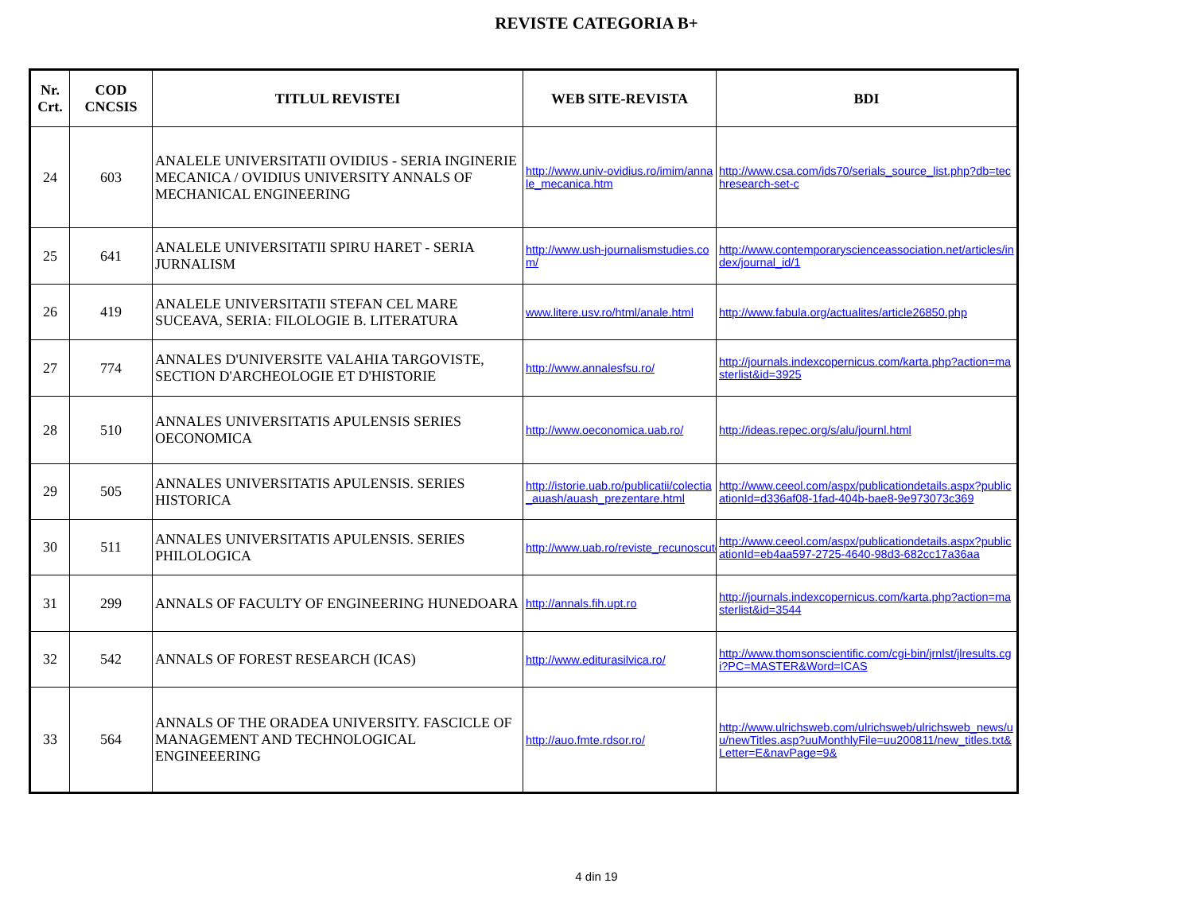REVISTE CATEGORIA B+
| Nr. Crt. | COD CNCSIS | TITLUL REVISTEI | WEB SITE-REVISTA | BDI |
| --- | --- | --- | --- | --- |
| 24 | 603 | ANALELE UNIVERSITATII OVIDIUS - SERIA INGINERIE MECANICA / OVIDIUS UNIVERSITY ANNALS OF MECHANICAL ENGINEERING | http://www.univ-ovidius.ro/imim/annale_mecanica.htm | http://www.csa.com/ids70/serials_source_list.php?db=techresearch-set-c |
| 25 | 641 | ANALELE UNIVERSITATII SPIRU HARET - SERIA JURNALISM | http://www.ush-journalismstudies.com/ | http://www.contemporaryscienceassociation.net/articles/index/journal_id/1 |
| 26 | 419 | ANALELE UNIVERSITATII STEFAN CEL MARE SUCEAVA, SERIA: FILOLOGIE B. LITERATURA | www.litere.usv.ro/html/anale.html | http://www.fabula.org/actualites/article26850.php |
| 27 | 774 | ANNALES D'UNIVERSITE VALAHIA TARGOVISTE, SECTION D'ARCHEOLOGIE ET D'HISTORIE | http://www.annalesfsu.ro/ | http://journals.indexcopernicus.com/karta.php?action=masterlist&id=3925 |
| 28 | 510 | ANNALES UNIVERSITATIS APULENSIS SERIES OECONOMICA | http://www.oeconomica.uab.ro/ | http://ideas.repec.org/s/alu/journl.html |
| 29 | 505 | ANNALES UNIVERSITATIS APULENSIS. SERIES HISTORICA | http://istorie.uab.ro/publicatii/colectia_auash/auash_prezentare.html | http://www.ceeol.com/aspx/publicationdetails.aspx?publicationId=d336af08-1fad-404b-bae8-9e973073c369 |
| 30 | 511 | ANNALES UNIVERSITATIS APULENSIS. SERIES PHILOLOGICA | http://www.uab.ro/reviste_recunoscute | http://www.ceeol.com/aspx/publicationdetails.aspx?publicationId=eb4aa597-2725-4640-98d3-682cc17a36aa |
| 31 | 299 | ANNALS OF FACULTY OF ENGINEERING HUNEDOARA | http://annals.fih.upt.ro | http://journals.indexcopernicus.com/karta.php?action=masterlist&id=3544 |
| 32 | 542 | ANNALS OF FOREST RESEARCH (ICAS) | http://www.editurasilvica.ro/ | http://www.thomsonscientific.com/cgi-bin/jrnlst/jlresults.cgi?PC=MASTER&Word=ICAS |
| 33 | 564 | ANNALS OF THE ORADEA UNIVERSITY. FASCICLE OF MANAGEMENT AND TECHNOLOGICAL ENGINEEERING | http://auo.fmte.rdsor.ro/ | http://www.ulrichsweb.com/ulrichsweb/ulrichsweb_news/uu/newTitles.asp?uuMonthlyFile=uu200811/new_titles.txt&Letter=E&navPage=9& |
4 din 19